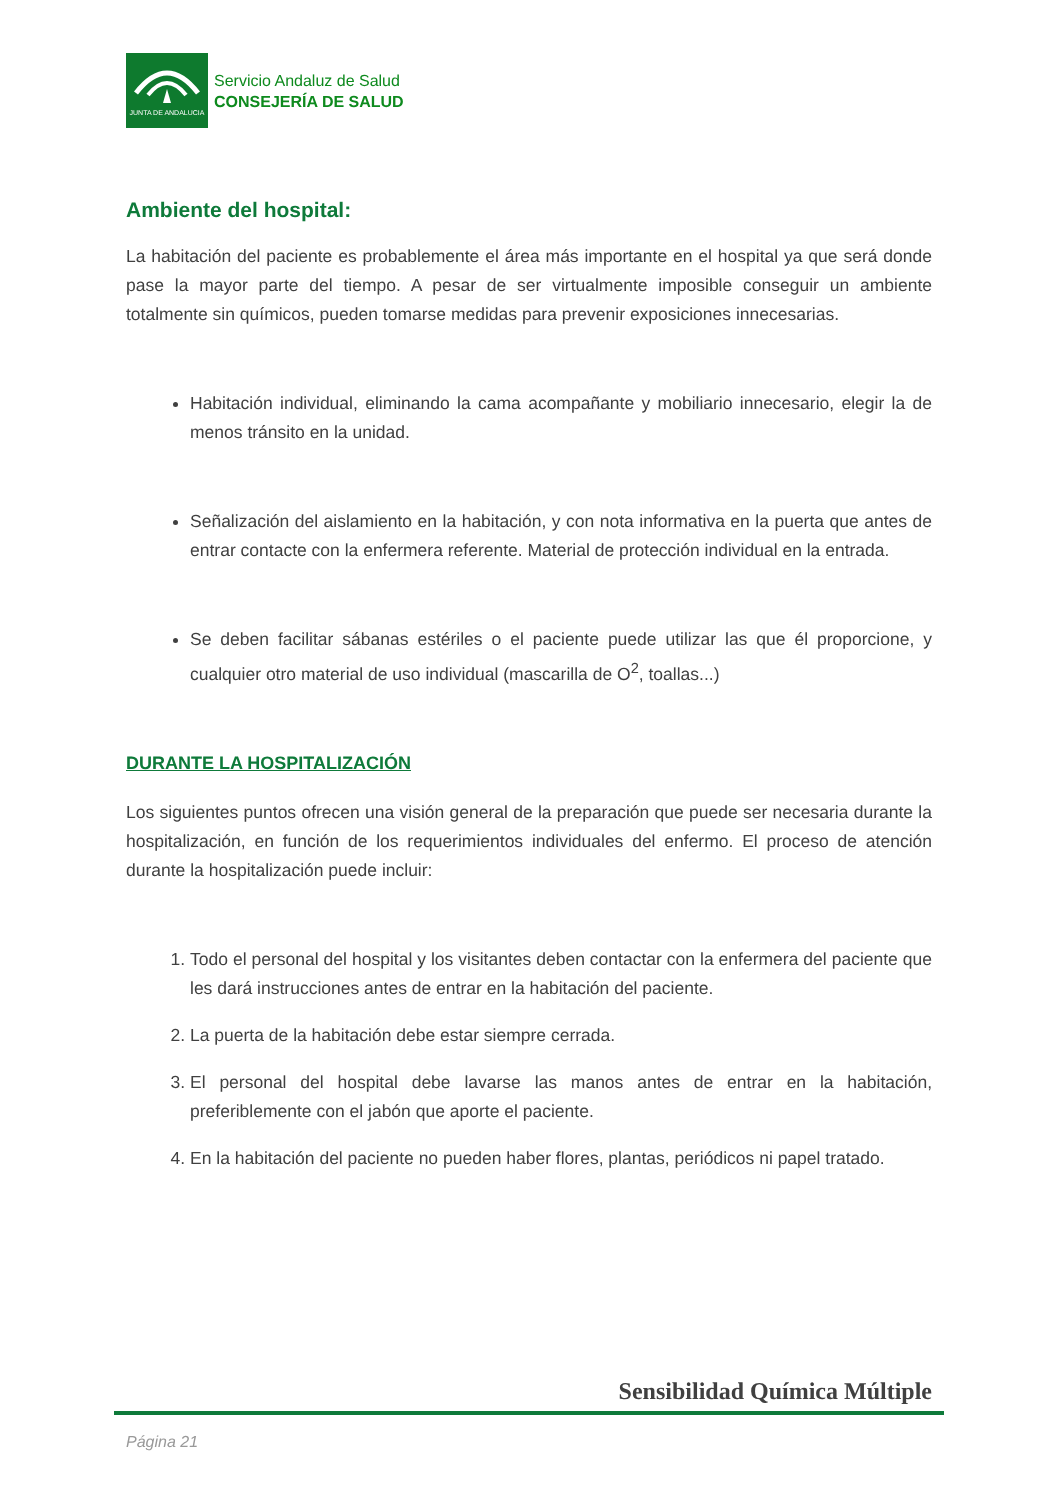JUNTA DE ANDALUCIA
Servicio Andaluz de Salud
CONSEJERÍA DE SALUD
Ambiente del hospital:
La habitación del paciente es probablemente el área más importante en el hospital ya que será donde pase la mayor parte del tiempo. A pesar de ser virtualmente imposible conseguir un ambiente totalmente sin químicos, pueden tomarse medidas para prevenir exposiciones innecesarias.
Habitación individual, eliminando la cama acompañante y mobiliario innecesario, elegir la de menos tránsito en la unidad.
Señalización del aislamiento en la habitación, y con nota informativa en la puerta que antes de entrar contacte con la enfermera referente. Material de protección individual en la entrada.
Se deben facilitar sábanas estériles o el paciente puede utilizar las que él proporcione, y cualquier otro material de uso individual (mascarilla de O<sup>2</sup>, toallas...)
DURANTE LA HOSPITALIZACIÓN
Los siguientes puntos ofrecen una visión general de la preparación que puede ser necesaria durante la hospitalización, en función de los requerimientos individuales del enfermo. El proceso de atención durante la hospitalización puede incluir:
1. Todo el personal del hospital y los visitantes deben contactar con la enfermera del paciente que les dará instrucciones antes de entrar en la habitación del paciente.
2. La puerta de la habitación debe estar siempre cerrada.
3. El personal del hospital debe lavarse las manos antes de entrar en la habitación, preferiblemente con el jabón que aporte el paciente.
4. En la habitación del paciente no pueden haber flores, plantas, periódicos ni papel tratado.
Sensibilidad Química Múltiple
Página 21